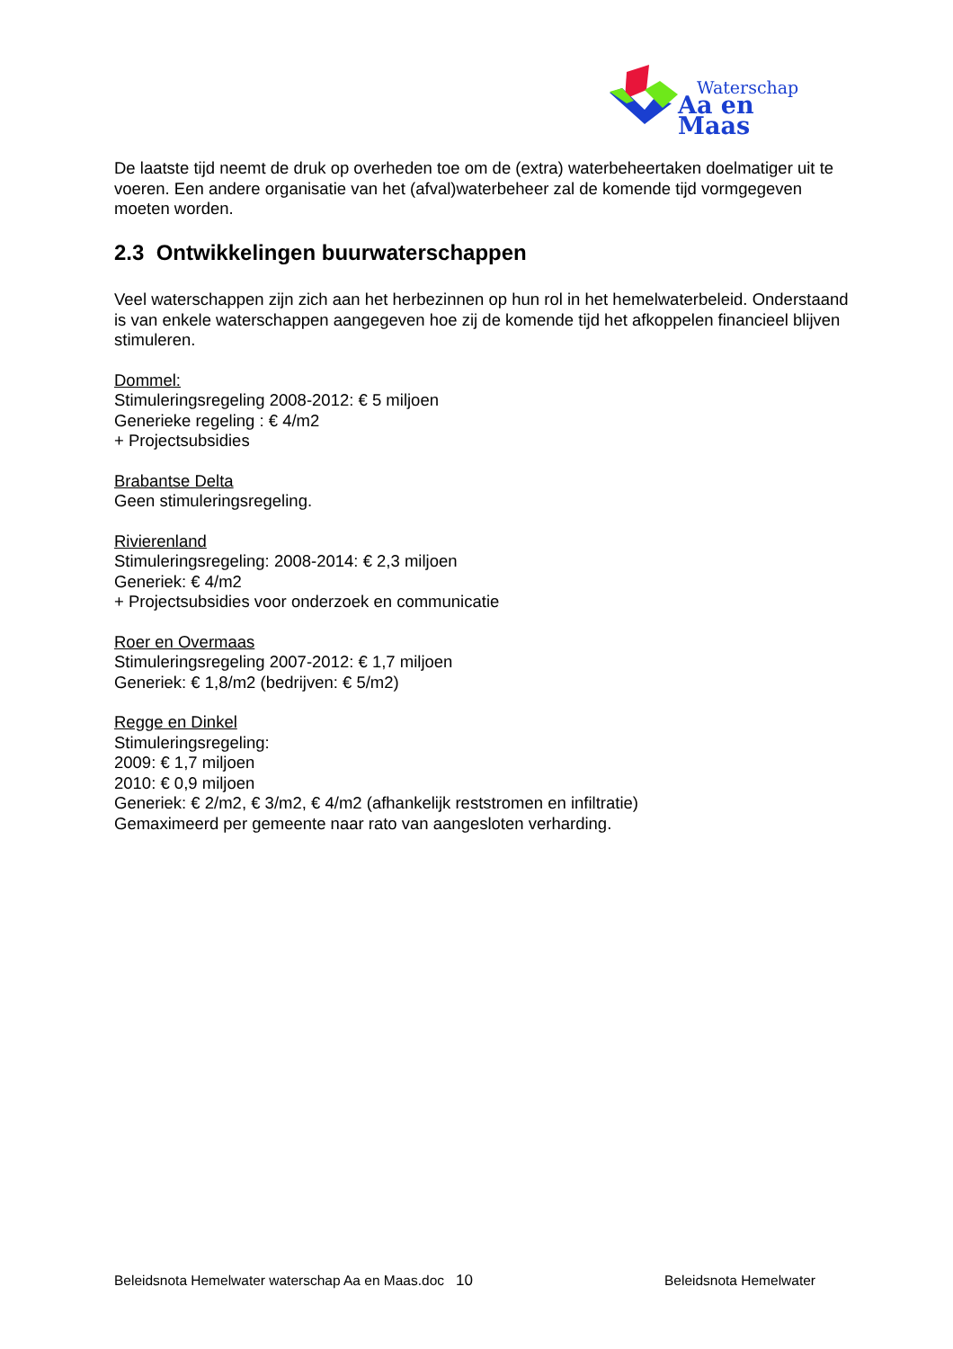Waterschap
Aa en Maas
De laatste tijd neemt de druk op overheden toe om de (extra) waterbeheertaken doelmatiger uit te voeren. Een andere organisatie van het (afval)waterbeheer zal de komende tijd vormgegeven moeten worden.
2.3 Ontwikkelingen buurwaterschappen
Veel waterschappen zijn zich aan het herbezinnen op hun rol in het hemelwaterbeleid. Onderstaand is van enkele waterschappen aangegeven hoe zij de komende tijd het afkoppelen financieel blijven stimuleren.
Dommel:
Stimuleringsregeling 2008-2012: € 5 miljoen
Generieke regeling : € 4/m2
+ Projectsubsidies
Brabantse Delta
Geen stimuleringsregeling.
Rivierenland
Stimuleringsregeling: 2008-2014: € 2,3 miljoen
Generiek: € 4/m2
+ Projectsubsidies voor onderzoek en communicatie
Roer en Overmaas
Stimuleringsregeling 2007-2012: € 1,7 miljoen
Generiek: € 1,8/m2 (bedrijven: € 5/m2)
Regge en Dinkel
Stimuleringsregeling:
2009: € 1,7 miljoen
2010: € 0,9 miljoen
Generiek: € 2/m2, € 3/m2, € 4/m2 (afhankelijk reststromen en infiltratie)
Gemaximeerd per gemeente naar rato van aangesloten verharding.
Beleidsnota Hemelwater waterschap Aa en Maas.doc 10 Beleidsnota Hemelwater